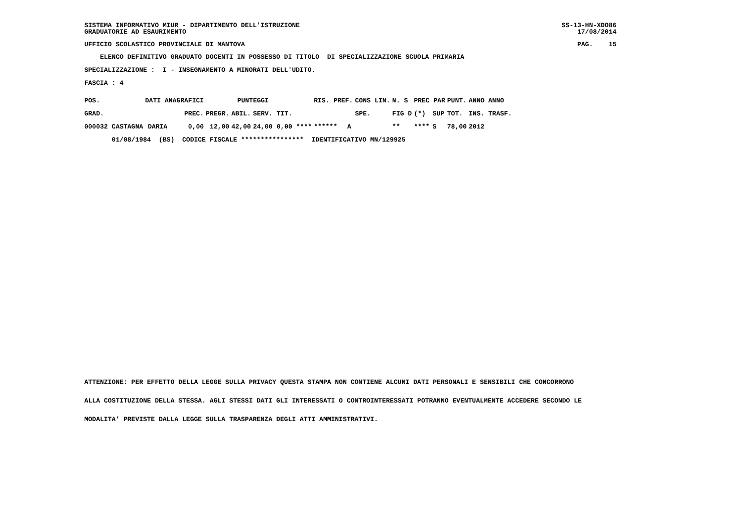SISTEMA INFORMATIVO MIUR - DIPARTIMENTO DELL'ISTRUZIONE GRADUATORIE AD ESAURIMENTO
SS-13-HN-XDO86 17/08/2014
UFFICIO SCOLASTICO PROVINCIALE DI MANTOVA
PAG. 15
ELENCO DEFINITIVO GRADUATO DOCENTI IN POSSESSO DI TITOLO DI SPECIALIZZAZIONE SCUOLA PRIMARIA
SPECIALIZZAZIONE : I - INSEGNAMENTO A MINORATI DELL'UDITO.
FASCIA : 4
| POS. | DATI ANAGRAFICI | | | | PUNTEGGI | | | | RIS. PREF. | | CONS LIN. | N. S | PREC PAR | | PUNT. | ANNO ANNO | |
| --- | --- | --- | --- | --- | --- | --- | --- | --- | --- | --- | --- | --- | --- | --- | --- | --- | --- |
| GRAD. | | | PREC. | PREGR. | ABIL. | SERV. | | TIT. | | | SPE. | FIG D | (*) | SUP | TOT. | INS. TRASF. | |
| 000032 CASTAGNA | | DARIA | 0,00 | 12,00 | 42,00 | 24,00 | | 0,00 **** | ****** | A | | ** | **** | S | 78,00 | 2012 | |
| 01/08/1984 (BS) CODICE FISCALE **************** IDENTIFICATIVO MN/129925 | | | | | | | | | | | | | | | | | |
ATTENZIONE: PER EFFETTO DELLA LEGGE SULLA PRIVACY QUESTA STAMPA NON CONTIENE ALCUNI DATI PERSONALI E SENSIBILI CHE CONCORRONO
ALLA COSTITUZIONE DELLA STESSA. AGLI STESSI DATI GLI INTERESSATI O CONTROINTERESSATI POTRANNO EVENTUALMENTE ACCEDERE SECONDO LE
MODALITA' PREVISTE DALLA LEGGE SULLA TRASPARENZA DEGLI ATTI AMMINISTRATIVI.